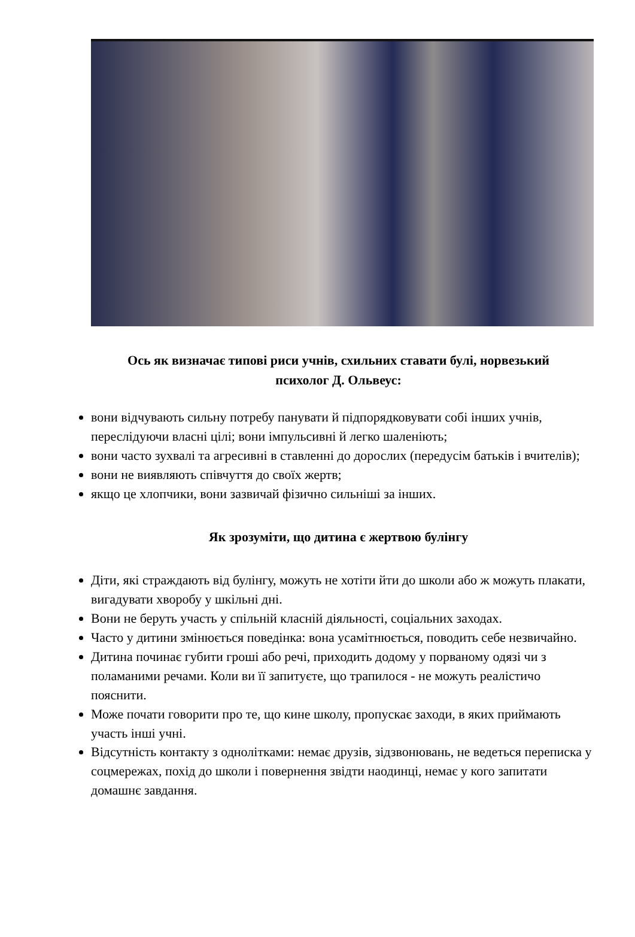Ось як визначає типові риси учнів, схильних ставати булі, норвезький психолог Д. Ольвеус:
вони відчувають сильну потребу панувати й підпорядковувати собі інших учнів, переслідуючи власні цілі; вони імпульсивні й легко шаленіють;
вони часто зухвалі та агресивні в ставленні до дорослих (передусім батьків і вчителів);
вони не виявляють співчуття до своїх жертв;
якщо це хлопчики, вони зазвичай фізично сильніші за інших.
Як зрозуміти, що дитина є жертвою булінгу
Діти, які страждають від булінгу, можуть не хотіти йти до школи або ж можуть плакати, вигадувати хворобу у шкільні дні.
Вони не беруть участь у спільній класній діяльності, соціальних заходах.
Часто у дитини змінюється поведінка: вона усамітнюється, поводить себе незвичайно.
Дитина починає губити гроші або речі, приходить додому у порваному одязі чи з поламаними речами. Коли ви її запитуєте, що трапилося - не можуть реалістичо пояснити.
Може почати говорити про те, що кине школу, пропускає заходи, в яких приймають участь інші учні.
Відсутність контакту з однолітками: немає друзів, зідзвонювань, не ведеться переписка у соцмережах, похід до школи і повернення звідти наодинці, немає у кого запитати домашнє завдання.